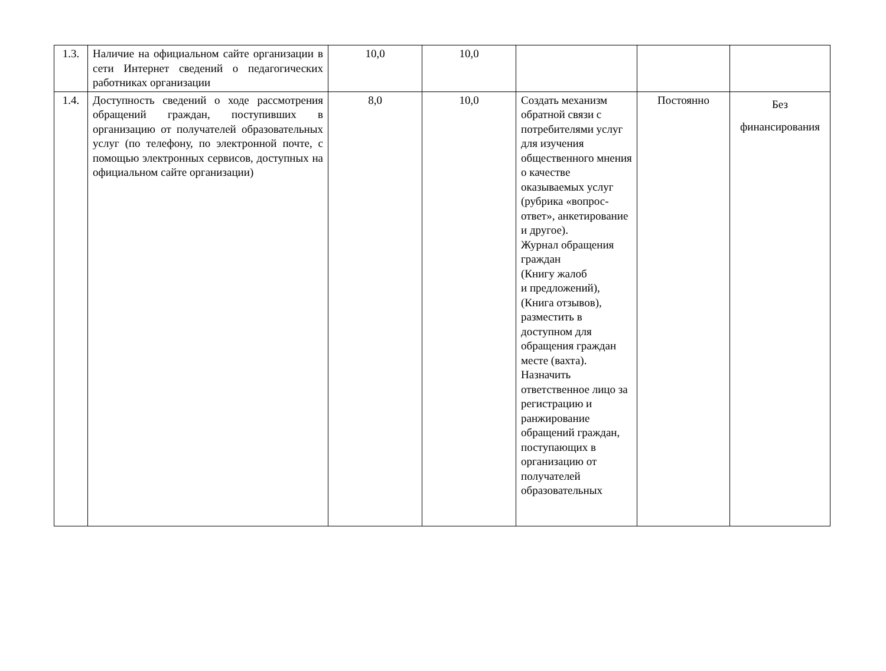| 1.3. | Наличие на официальном сайте организации в сети Интернет сведений о педагогических работниках организации | 10,0 | 10,0 | | | |
| 1.4. | Доступность сведений о ходе рассмотрения обращений граждан, поступивших в организацию от получателей образовательных услуг (по телефону, по электронной почте, с помощью электронных сервисов, доступных на официальном сайте организации) | 8,0 | 10,0 | Создать механизм обратной связи с потребителями услуг для изучения общественного мнения о качестве оказываемых услуг (рубрика «вопрос-ответ», анкетирование и другое). Журнал обращения граждан (Книгу жалоб и предложений), (Книга отзывов), разместить в доступном для обращения граждан месте (вахта). Назначить ответственное лицо за регистрацию и ранжирование обращений граждан, поступающих в организацию от получателей образовательных | Постоянно | Без финансирования |